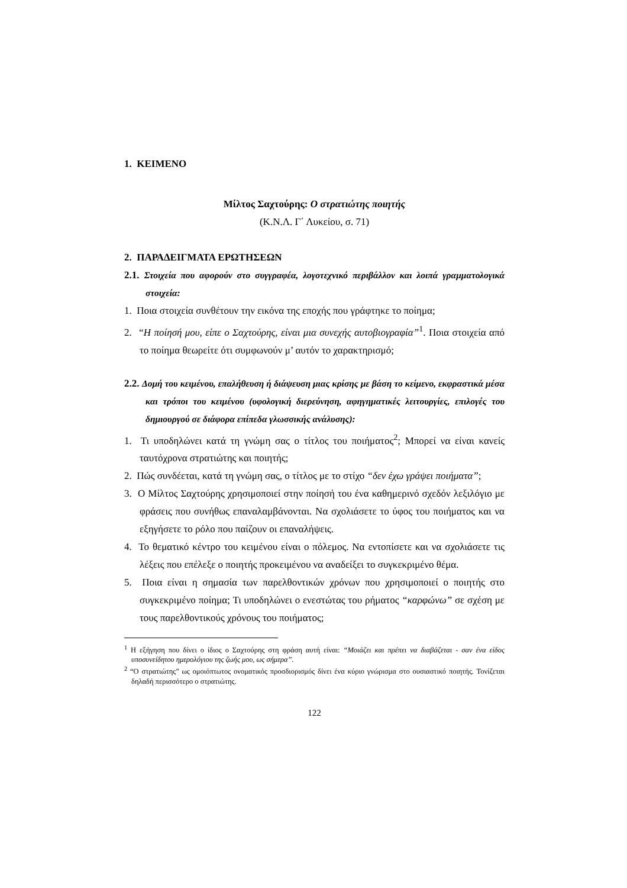1. ΚΕΙΜΕΝΟ
Μίλτος Σαχτούρης: Ο στρατιώτης ποιητής
(Κ.Ν.Λ. Γ΄ Λυκείου, σ. 71)
2. ΠΑΡΑΔΕΙΓΜΑΤΑ ΕΡΩΤΗΣΕΩΝ
2.1. Στοιχεία που αφορούν στο συγγραφέα, λογοτεχνικό περιβάλλον και λοιπά γραμματολογικά στοιχεία:
1. Ποια στοιχεία συνθέτουν την εικόνα της εποχής που γράφτηκε το ποίημα;
2. “Η ποίησή μου, είπε ο Σαχτούρης, είναι μια συνεχής αυτοβιογραφία”<sup>1</sup>. Ποια στοιχεία από το ποίημα θεωρείτε ότι συμφωνούν μ’ αυτόν το χαρακτηρισμό;
2.2. Δομή του κειμένου, επαλήθευση ή διάψευση μιας κρίσης με βάση το κείμενο, εκφραστικά μέσα και τρόποι του κειμένου (υφολογική διερεύνηση, αφηγηματικές λειτουργίες, επιλογές του δημιουργού σε διάφορα επίπεδα γλωσσικής ανάλυσης):
1. Τι υποδηλώνει κατά τη γνώμη σας ο τίτλος του ποιήματος<sup>2</sup>; Μπορεί να είναι κανείς ταυτόχρονα στρατιώτης και ποιητής;
2. Πώς συνδέεται, κατά τη γνώμη σας, ο τίτλος με το στίχο “δεν έχω γράψει ποιήματα”;
3. Ο Μίλτος Σαχτούρης χρησιμοποιεί στην ποίησή του ένα καθημερινό σχεδόν λεξιλόγιο με φράσεις που συνήθως επαναλαμβάνονται. Να σχολιάσετε το ύφος του ποιήματος και να εξηγήσετε το ρόλο που παίζουν οι επαναλήψεις.
4. Το θεματικό κέντρο του κειμένου είναι ο πόλεμος. Να εντοπίσετε και να σχολιάσετε τις λέξεις που επέλεξε ο ποιητής προκειμένου να αναδείξει το συγκεκριμένο θέμα.
5. Ποια είναι η σημασία των παρελθοντικών χρόνων που χρησιμοποιεί ο ποιητής στο συγκεκριμένο ποίημα; Τι υποδηλώνει ο ενεστώτας του ρήματος “καρφώνω” σε σχέση με τους παρελθοντικούς χρόνους του ποιήματος;
<sup>1</sup> Η εξήγηση που δίνει ο ίδιος ο Σαχτούρης στη φράση αυτή είναι: “Μοιάζει και πρέπει να διαβάζεται - σαν ένα είδος υποσυνείδητου ημερολόγιου της ζωής μου, ως σήμερα”.
<sup>2</sup> “Ο στρατιώτης” ως ομοιόπτωτος ονοματικός προσδιορισμός δίνει ένα κύριο γνώρισμα στο ουσιαστικό ποιητής. Τονίζεται δηλαδή περισσότερο ο στρατιώτης.
122